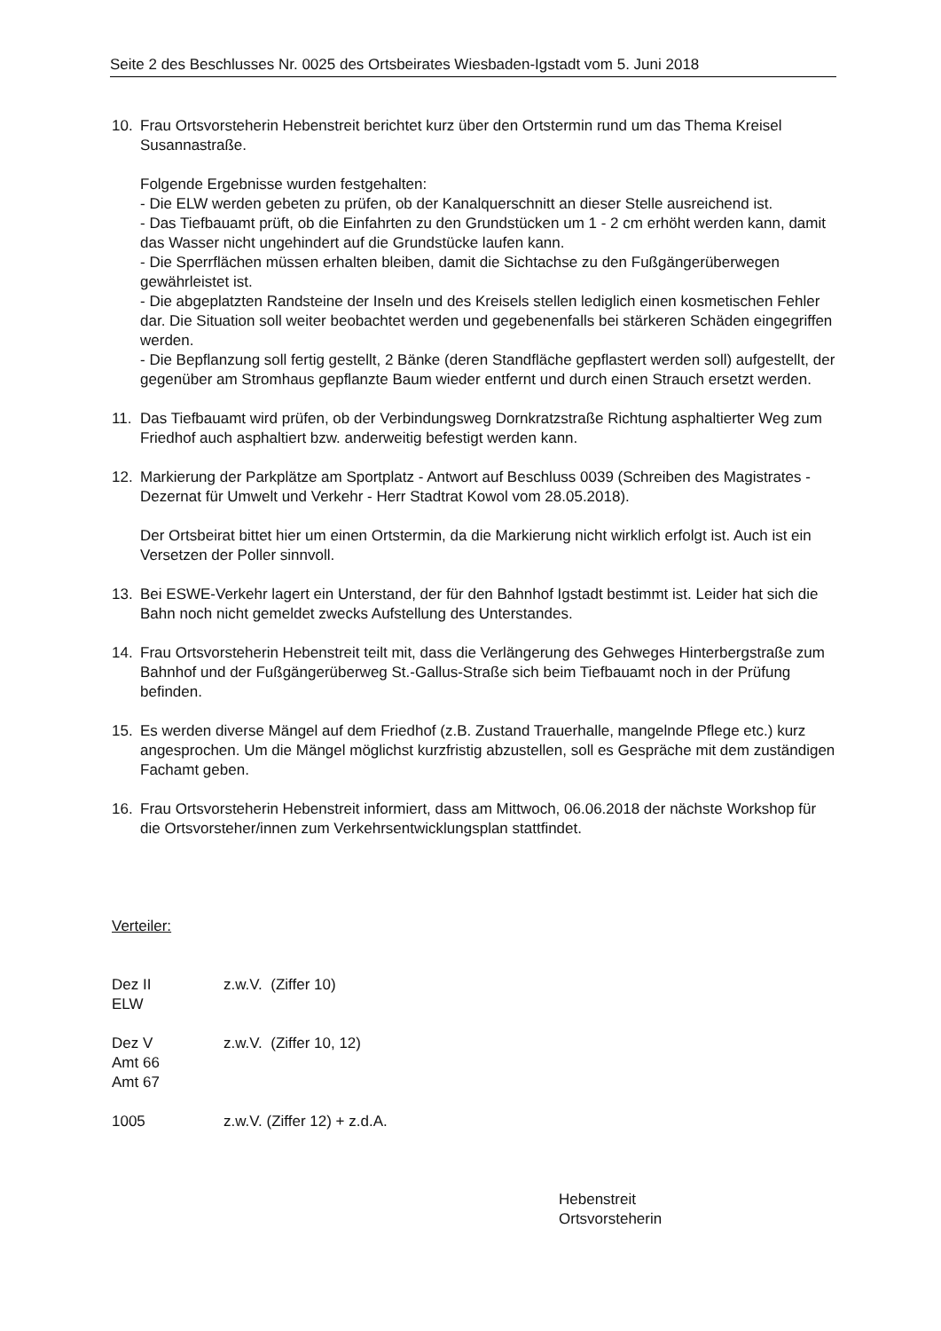Seite 2 des Beschlusses Nr. 0025 des Ortsbeirates Wiesbaden-Igstadt vom 5. Juni 2018
10. Frau Ortsvorsteherin Hebenstreit berichtet kurz über den Ortstermin rund um das Thema Kreisel Susannastraße.
Folgende Ergebnisse wurden festgehalten:
- Die ELW werden gebeten zu prüfen, ob der Kanalquerschnitt an dieser Stelle ausreichend ist.
- Das Tiefbauamt prüft, ob die Einfahrten zu den Grundstücken um 1 - 2 cm erhöht werden kann, damit das Wasser nicht ungehindert auf die Grundstücke laufen kann.
- Die Sperrflächen müssen erhalten bleiben, damit die Sichtachse zu den Fußgängerüberwegen gewährleistet ist.
- Die abgeplatzten Randsteine der Inseln und des Kreisels stellen lediglich einen kosmetischen Fehler dar. Die Situation soll weiter beobachtet werden und gegebenenfalls bei stärkeren Schäden eingegriffen werden.
- Die Bepflanzung soll fertig gestellt, 2 Bänke (deren Standfläche gepflastert werden soll) aufgestellt, der gegenüber am Stromhaus gepflanzte Baum wieder entfernt und durch einen Strauch ersetzt werden.
11. Das Tiefbauamt wird prüfen, ob der Verbindungsweg Dornkratzstraße Richtung asphaltierter Weg zum Friedhof auch asphaltiert bzw. anderweitig befestigt werden kann.
12. Markierung der Parkplätze am Sportplatz - Antwort auf Beschluss 0039 (Schreiben des Magistrates - Dezernat für Umwelt und Verkehr - Herr Stadtrat Kowol vom 28.05.2018).
Der Ortsbeirat bittet hier um einen Ortstermin, da die Markierung nicht wirklich erfolgt ist. Auch ist ein Versetzen der Poller sinnvoll.
13. Bei ESWE-Verkehr lagert ein Unterstand, der für den Bahnhof Igstadt bestimmt ist. Leider hat sich die Bahn noch nicht gemeldet zwecks Aufstellung des Unterstandes.
14. Frau Ortsvorsteherin Hebenstreit teilt mit, dass die Verlängerung des Gehweges Hinterbergstraße zum Bahnhof und der Fußgängerüberweg St.-Gallus-Straße sich beim Tiefbauamt noch in der Prüfung befinden.
15. Es werden diverse Mängel auf dem Friedhof (z.B. Zustand Trauerhalle, mangelnde Pflege etc.) kurz angesprochen. Um die Mängel möglichst kurzfristig abzustellen, soll es Gespräche mit dem zuständigen Fachamt geben.
16. Frau Ortsvorsteherin Hebenstreit informiert, dass am Mittwoch, 06.06.2018 der nächste Workshop für die Ortsvorsteher/innen zum Verkehrsentwicklungsplan stattfindet.
Verteiler:
Dez II
ELW
z.w.V. (Ziffer 10)
Dez V
Amt 66
Amt 67
z.w.V. (Ziffer 10, 12)
1005 z.w.V. (Ziffer 12) + z.d.A.
Hebenstreit
Ortsvorsteherin